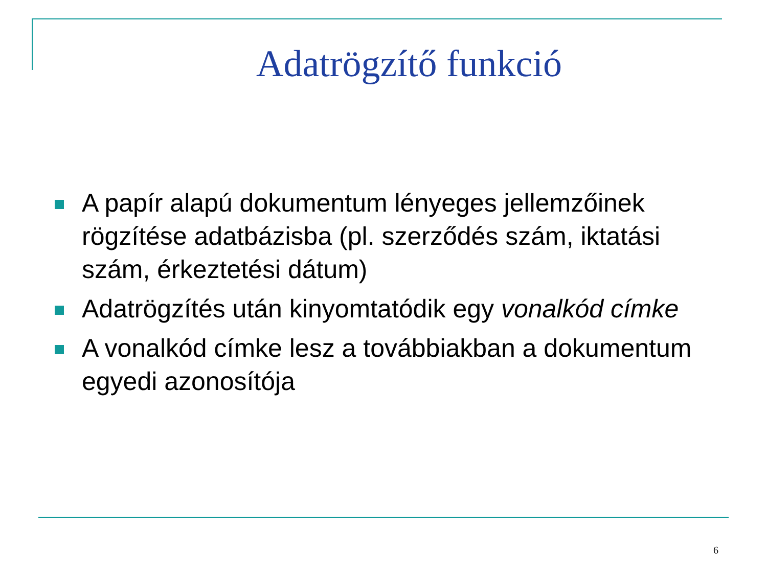Adatrögzítő funkció
A papír alapú dokumentum lényeges jellemzőinek rögzítése adatbázisba (pl. szerződés szám, iktatási szám, érkeztetési dátum)
Adatrögzítés után kinyomtatódik egy vonalkód címke
A vonalkód címke lesz a továbbiakban a dokumentum egyedi azonosítója
6